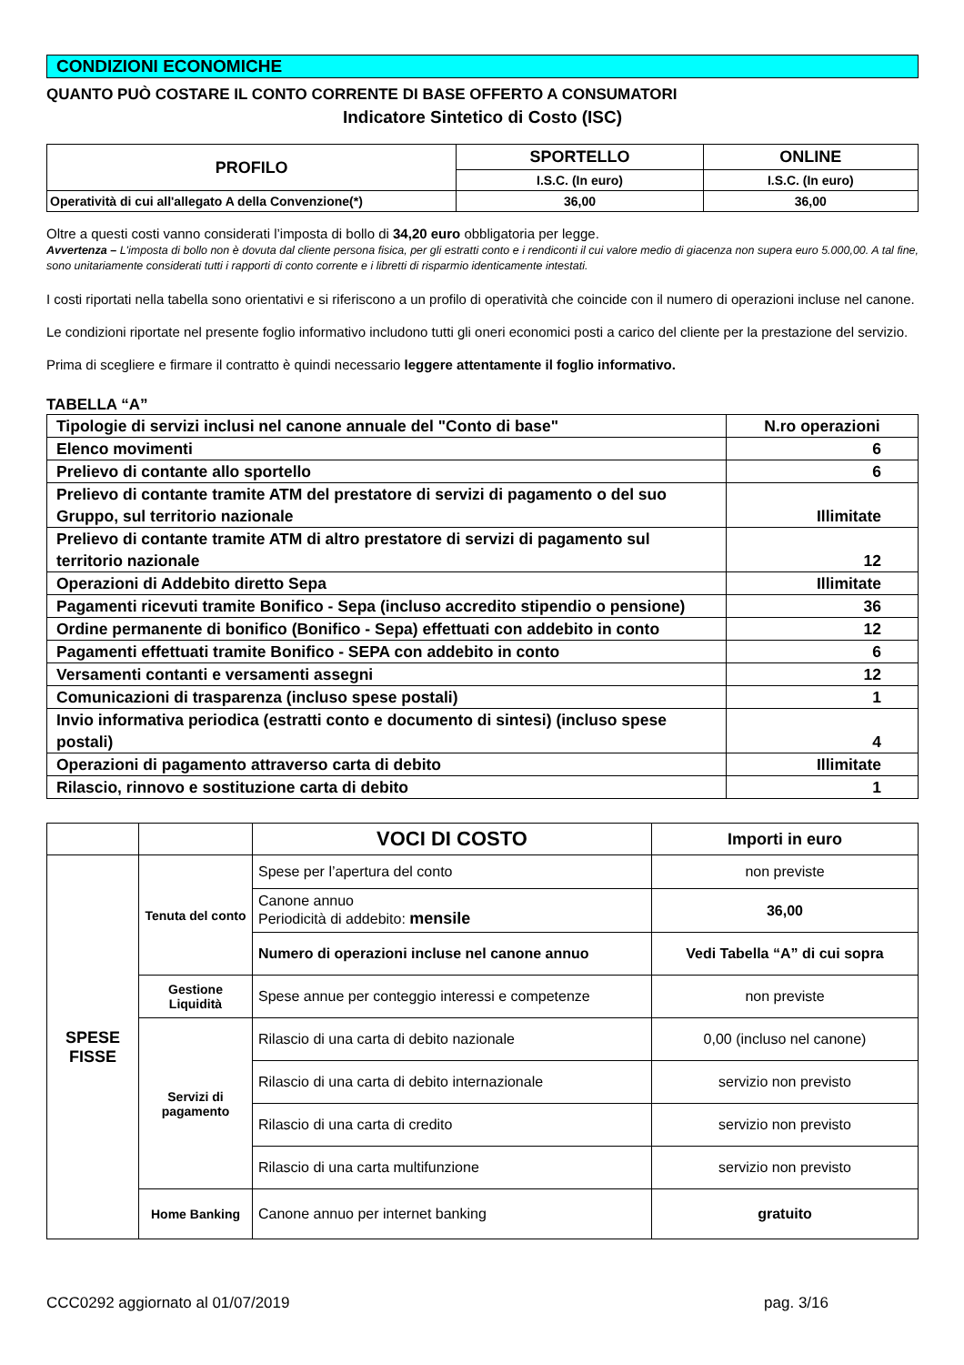CONDIZIONI ECONOMICHE
QUANTO PUÒ COSTARE IL CONTO CORRENTE DI BASE OFFERTO A CONSUMATORI
Indicatore Sintetico di Costo (ISC)
| PROFILO | SPORTELLO | ONLINE |
| --- | --- | --- |
| | I.S.C. (In euro) | I.S.C. (In euro) |
| Operatività di cui all'allegato A della Convenzione(*) | 36,00 | 36,00 |
Oltre a questi costi vanno considerati l’imposta di bollo di 34,20 euro obbligatoria per legge.
Avvertenza – L'imposta di bollo non è dovuta dal cliente persona fisica, per gli estratti conto e i rendiconti il cui valore medio di giacenza non supera euro 5.000,00. A tal fine, sono unitariamente considerati tutti i rapporti di conto corrente e i libretti di risparmio identicamente intestati.
I costi riportati nella tabella sono orientativi e si riferiscono a un profilo di operatività che coincide con il numero di operazioni incluse nel canone.
Le condizioni riportate nel presente foglio informativo includono tutti gli oneri economici posti a carico del cliente per la prestazione del servizio.
Prima di scegliere e firmare il contratto è quindi necessario leggere attentamente il foglio informativo.
TABELLA “A”
| Tipologie di servizi inclusi nel canone annuale del "Conto di base" | N.ro operazioni |
| Elenco movimenti | 6 |
| Prelievo di contante allo sportello | 6 |
| Prelievo di contante tramite ATM del prestatore di servizi di pagamento o del suo Gruppo, sul territorio nazionale | Illimitate |
| Prelievo di contante tramite ATM di altro prestatore di servizi di pagamento sul territorio nazionale | 12 |
| Operazioni di Addebito diretto Sepa | Illimitate |
| Pagamenti ricevuti tramite Bonifico - Sepa (incluso accredito stipendio o pensione) | 36 |
| Ordine permanente di bonifico (Bonifico - Sepa) effettuati con addebito in conto | 12 |
| Pagamenti effettuati tramite Bonifico - SEPA con addebito in conto | 6 |
| Versamenti contanti e versamenti assegni | 12 |
| Comunicazioni di trasparenza (incluso spese postali) | 1 |
| Invio informativa periodica (estratti conto e documento di sintesi) (incluso spese postali) | 4 |
| Operazioni di pagamento attraverso carta di debito | Illimitate |
| Rilascio, rinnovo e sostituzione carta di debito | 1 |
| | | VOCI DI COSTO | Importi in euro |
| SPESE FISSE | Tenuta del conto | Spese per l’apertura del conto | non previste |
| | | Canone annuo Periodicità di addebito: mensile | 36,00 |
| | | Numero di operazioni incluse nel canone annuo | Vedi Tabella “A” di cui sopra |
| | Gestione Liquidità | Spese annue per conteggio interessi e competenze | non previste |
| | Servizi di pagamento | Rilascio di una carta di debito nazionale | 0,00 (incluso nel canone) |
| | | Rilascio di una carta di debito internazionale | servizio non previsto |
| | | Rilascio di una carta di credito | servizio non previsto |
| | | Rilascio di una carta multifunzione | servizio non previsto |
| | Home Banking | Canone annuo per internet banking | gratuito |
CCC0292 aggiornato al 01/07/2019 pag. 3/16